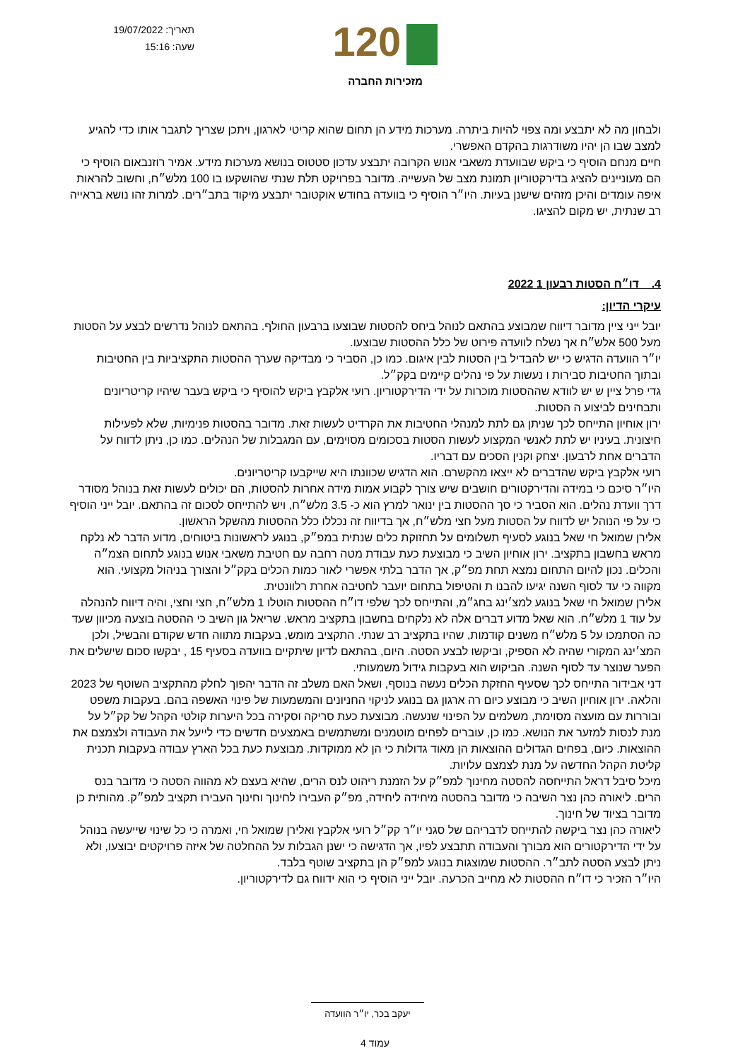תאריך: 19/07/2022
שעה: 15:16
120
מזכירות החברה
ולבחון מה לא יתבצע ומה צפוי להיות ביתרה. מערכות מידע הן תחום שהוא קריטי לארגון, ויתכן שצריך לתגבר אותו כדי להגיע למצב שבו הן יהיו משודרגות בהקדם האפשרי.
חיים מנחם הוסיף כי ביקש שבוועדת משאבי אנוש הקרובה יתבצע עדכון סטטוס בנושא מערכות מידע. אמיר רוזנבאום הוסיף כי הם מעוניינים להציג בדירקטוריון תמונת מצב של העשייה. מדובר בפרויקט תלת שנתי שהושקעו בו 100 מלש״ח, וחשוב להראות איפה עומדים והיכן מזהים שישנן בעיות. היו״ר הוסיף כי בוועדה בחודש אוקטובר יתבצע מיקוד בתב״רים. למרות זהו נושא בראייה רב שנתית, יש מקום להציגו.
4. דו״ח הסטות רבעון 1 2022
עיקרי הדיון:
יובל ייני ציין מדובר דיווח שמבוצע בהתאם לנוהל ביחס להסטות שבוצעו ברבעון החולף. בהתאם לנוהל נדרשים לבצע על הסטות מעל 500 אלש״ח אך נשלח לוועדה פירוט של כלל ההסטות שבוצעו.
יו״ר הוועדה הדגיש כי יש להבדיל בין הסטות לבין איגום. כמו כן, הסביר כי מבדיקה שערך ההסטות התקציביות בין החטיבות ובתוך החטיבות סבירות ו נעשות על פי נהלים קיימים בקק״ל.
גדי פרל ציין ש יש לוודא שההסטות מוכרות על ידי הדירקטוריון. רועי אלקבץ ביקש להוסיף כי ביקש בעבר שיהיו קריטריונים ותבחינים לביצוע ה הסטות.
ירון אוחיון התייחס לכך שניתן גם לתת למנהלי החטיבות את הקרדיט לעשות זאת. מדובר בהסטות פנימיות, שלא לפעילות חיצונית. בעיניו יש לתת לאנשי המקצוע לעשות הסטות בסכומים מסוימים, עם המגבלות של הנהלים. כמו כן, ניתן לדווח על הדברים אחת לרבעון. יצחק וקנין הסכים עם דבריו.
רועי אלקבץ ביקש שהדברים לא ייצאו מהקשרם. הוא הדגיש שכוונתו היא שייקבעו קריטריונים.
היו״ר סיכם כי במידה והדירקטורים חושבים שיש צורך לקבוע אמות מידה אחרות להסטות, הם יכולים לעשות זאת בנוהל מסודר דרך וועדת נהלים. הוא הסביר כי סך ההסטות בין ינואר למרץ הוא כ- 3.5 מלש״ח, ויש להתייחס לסכום זה בהתאם. יובל ייני הוסיף כי על פי הנוהל יש לדווח על הסטות מעל חצי מלש״ח, אך בדיווח זה נכללו כלל ההסטות מהשקל הראשון.
אלירן שמואל חי שאל בנוגע לסעיף תשלומים על תחזוקת כלים שנתית במפ״ק, בנוגע לראשונות ביטוחים, מדוע הדבר לא נלקח מראש בחשבון בתקציב. ירון אוחיון השיב כי מבוצעת כעת עבודת מטה רחבה עם חטיבת משאבי אנוש בנוגע לתחום הצמ״ה והכלים. נכון להיום התחום נמצא תחת מפ״ק, אך הדבר בלתי אפשרי לאור כמות הכלים בקק״ל והצורך בניהול מקצועי. הוא מקווה כי עד לסוף השנה יגיעו להבנו ת והטיפול בתחום יועבר לחטיבה אחרת רלוונטית.
אלירן שמואל חי שאל בנוגע למצ׳ינג בחג״מ, והתייחס לכך שלפי דו״ח ההסטות הוטלו 1 מלש״ח, חצי וחצי, והיה דיווח להנהלה על עוד 1 מלש״ח. הוא שאל מדוע דברים אלה לא נלקחים בחשבון בתקציב מראש. שריאל גון השיב כי ההסטה בוצעה מכיוון שעד כה הסתמכו על 5 מלש״ח משנים קודמות, שהיו בתקציב רב שנתי. התקציב מומש, בעקבות מתווה חדש שקודם והבשיל, ולכן המצ׳ינג המקורי שהיה לא הספיק, וביקשו לבצע הסטה. היום, בהתאם לדיון שיתקיים בוועדה בסעיף 15 , יבקשו סכום שישלים את הפער שנוצר עד לסוף השנה. הביקוש הוא בעקבות גידול משמעותי.
דני אבידור התייחס לכך שסעיף החזקת הכלים נעשה בנוסף, ושאל האם משלב זה הדבר יהפוך לחלק מהתקציב השוטף של 2023 והלאה. ירון אוחיון השיב כי מבוצע כיום רה ארגון גם בנוגע לניקוי החניונים והמשמעות של פינוי האשפה בהם. בעקבות משפט ובוררות עם מועצה מסוימת, משלמים על הפינוי שנעשה. מבוצעת כעת סריקה וסקירה בכל היערות קולטי הקהל של קק״ל על מנת לנסות למזער את הנושא. כמו כן, עוברים לפחים מוטמנים ומשתמשים באמצעים חדשים כדי לייעל את העבודה ולצמצם את ההוצאות. כיום, בפחים הגדולים ההוצאות הן מאוד גדולות כי הן לא ממוקדות. מבוצעת כעת בכל הארץ עבודה בעקבות תכנית קליטת הקהל החדשה על מנת לצמצם עלויות.
מיכל סיבל דראל התייחסה להסטה מחינוך למפ״ק על הזמנת ריהוט לנס הרים, שהיא בעצם לא מהווה הסטה כי מדובר בנס הרים. ליאורה כהן נצר השיבה כי מדובר בהסטה מיחידה ליחידה, מפ״ק העבירו לחינוך וחינוך העבירו תקציב למפ״ק. מהותית כן מדובר בציוד של חינוך.
ליאורה כהן נצר ביקשה להתייחס לדבריהם של סגני יו״ר קק״ל רועי אלקבץ ואלירן שמואל חי, ואמרה כי כל שינוי שייעשה בנוהל על ידי הדירקטורים הוא מבורך והעבודה תתבצע לפיו, אך הדגישה כי ישנן הגבלות על ההחלטה של איזה פרויקטים יבוצעו, ולא ניתן לבצע הסטה לתב״ר. ההסטות שמוצגות בנוגע למפ״ק הן בתקציב שוטף בלבד.
היו״ר הזכיר כי דו״ח ההסטות לא מחייב הכרעה. יובל ייני הוסיף כי הוא ידווח גם לדירקטוריון.
יעקב בכר, יו״ר הוועדה
עמוד 4